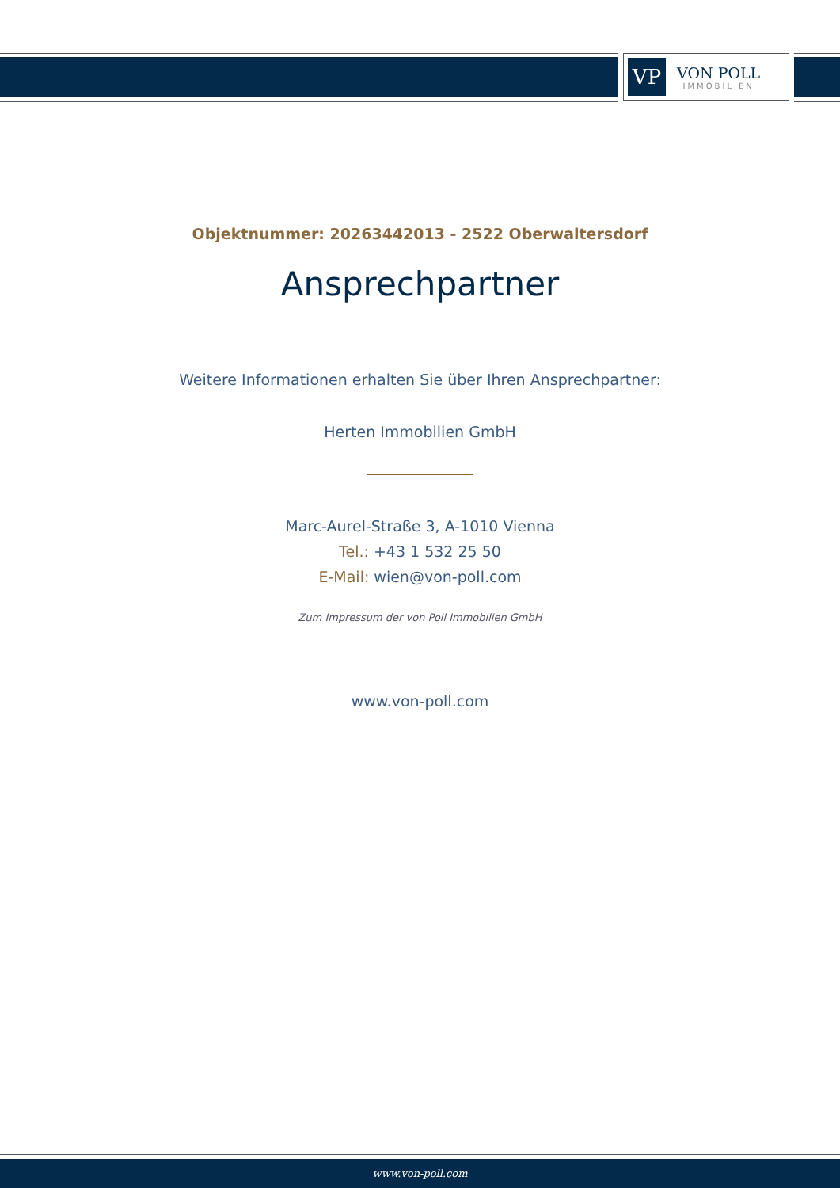VP
VON POLL
IMMOBILIEN
Objektnummer: 20263442013 - 2522 Oberwaltersdorf
Ansprechpartner
Weitere Informationen erhalten Sie über Ihren Ansprechpartner:
Herten Immobilien GmbH
Marc-Aurel-Straße 3, A-1010 Vienna
Tel.: +43 1 532 25 50
E-Mail: wien@von-poll.com
Zum Impressum der von Poll Immobilien GmbH
www.von-poll.com
www.von-poll.com